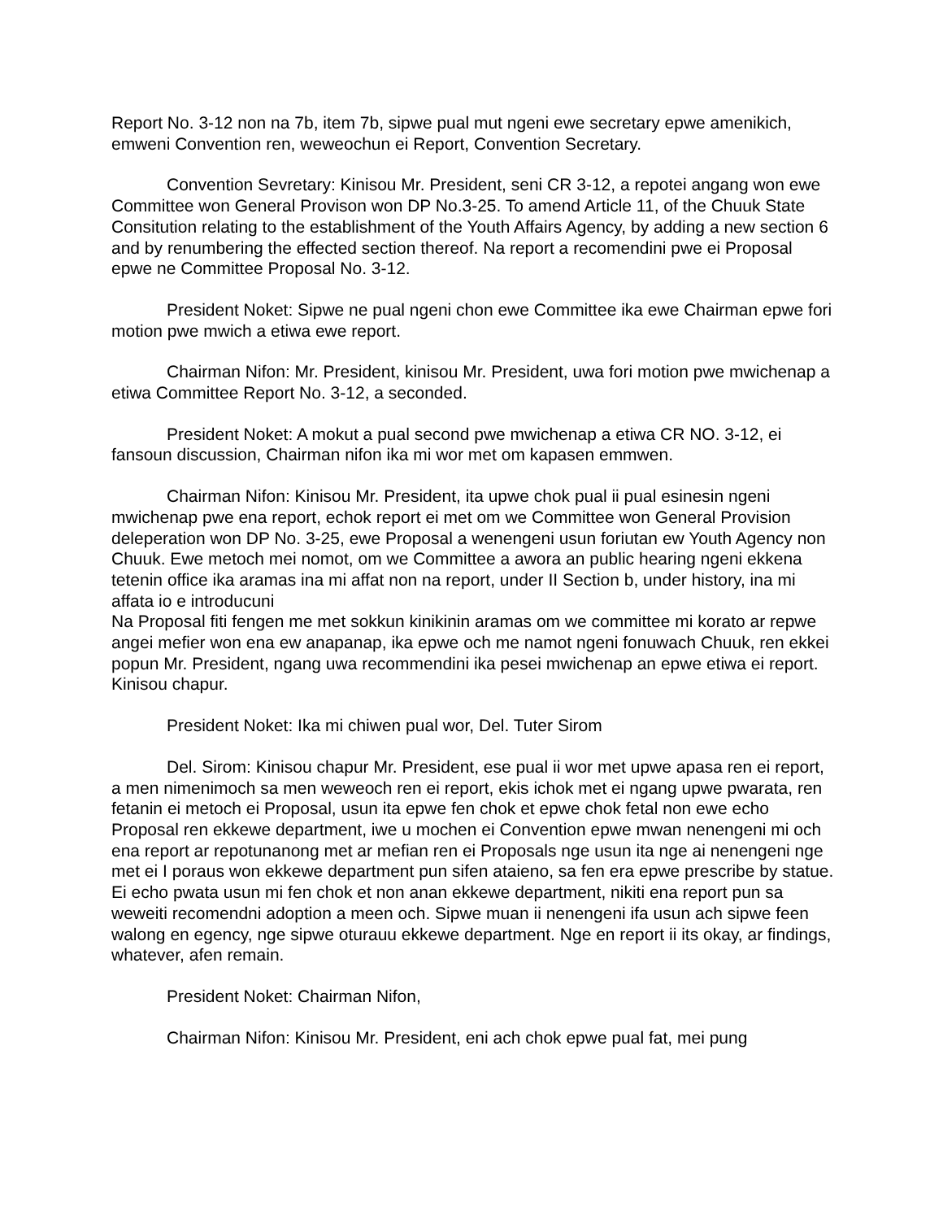Report No. 3-12 non na 7b, item 7b, sipwe pual mut ngeni ewe secretary epwe amenikich, emweni Convention ren, weweochun ei Report, Convention Secretary.
Convention Sevretary: Kinisou Mr. President, seni CR 3-12, a repotei angang won ewe Committee won General Provison won DP No.3-25. To amend Article 11, of the Chuuk State Consitution relating to the establishment of the Youth Affairs Agency, by adding a new section 6 and by renumbering the effected section thereof. Na report a recomendini pwe ei Proposal epwe ne Committee Proposal No. 3-12.
President Noket: Sipwe ne pual ngeni chon ewe Committee ika ewe Chairman epwe fori motion pwe mwich a etiwa ewe report.
Chairman Nifon: Mr. President, kinisou Mr. President, uwa fori motion pwe mwichenap a etiwa Committee Report No. 3-12, a seconded.
President Noket: A mokut a pual second pwe mwichenap a etiwa CR NO. 3-12, ei fansoun discussion, Chairman nifon ika mi wor met om kapasen emmwen.
Chairman Nifon: Kinisou Mr. President, ita upwe chok pual ii pual esinesin ngeni mwichenap pwe ena report, echok report ei met om we Committee won General Provision deleperation won DP No. 3-25, ewe Proposal a wenengeni usun foriutan ew Youth Agency non Chuuk. Ewe metoch mei nomot, om we Committee a awora an public hearing ngeni ekkena tetenin office ika aramas ina mi affat non na report, under II Section b, under history, ina mi affata io e introducuni
Na Proposal fiti fengen me met sokkun kinikinin aramas om we committee mi korato ar repwe angei mefier won ena ew anapanap, ika epwe och me namot ngeni fonuwach Chuuk, ren ekkei popun Mr. President, ngang uwa recommendini ika pesei mwichenap an epwe etiwa ei report. Kinisou chapur.
President Noket: Ika mi chiwen pual wor, Del. Tuter Sirom
Del. Sirom: Kinisou chapur Mr. President, ese pual ii wor met upwe apasa ren ei report, a men nimenimoch sa men weweoch ren ei report, ekis ichok met ei ngang upwe pwarata, ren fetanin ei metoch ei Proposal, usun ita epwe fen chok et epwe chok fetal non ewe echo Proposal ren ekkewe department, iwe u mochen ei Convention epwe mwan nenengeni mi och ena report ar repotunanong met ar mefian ren ei Proposals nge usun ita nge ai nenengeni nge met ei I poraus won ekkewe department pun sifen ataieno, sa fen era epwe prescribe by statue. Ei echo pwata usun mi fen chok et non anan ekkewe department, nikiti ena report pun sa weweiti recomendni adoption a meen och. Sipwe muan ii nenengeni ifa usun ach sipwe feen walong en egency, nge sipwe oturauu ekkewe department. Nge en report ii its okay, ar findings, whatever, afen remain.
President Noket: Chairman Nifon,
Chairman Nifon: Kinisou Mr. President, eni ach chok epwe pual fat, mei pung